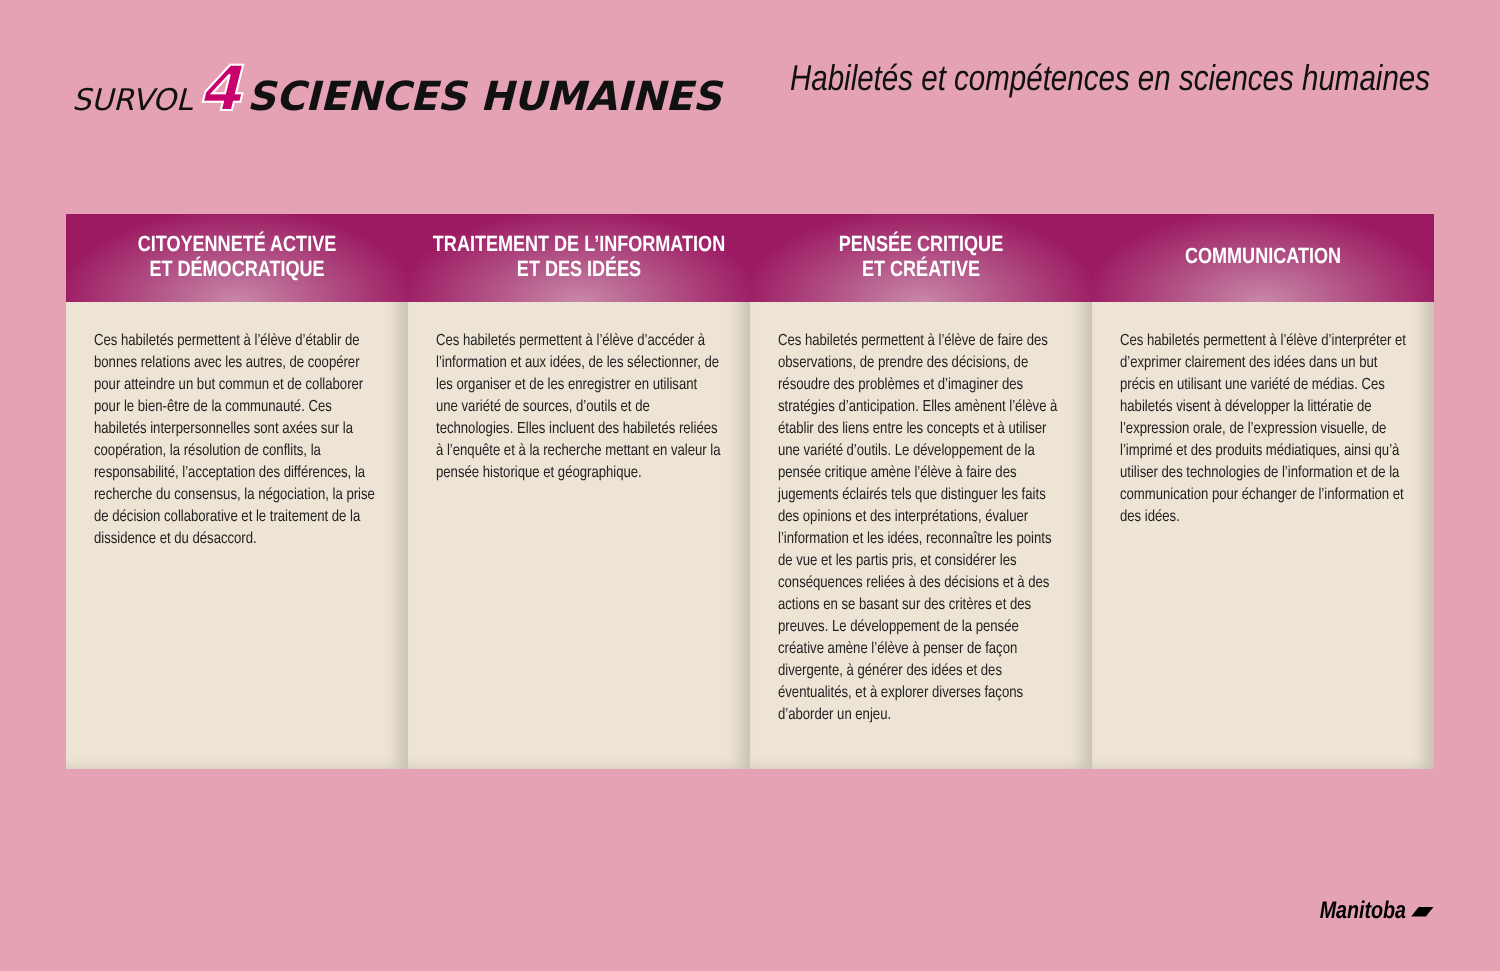SURVOL 4 SCIENCES HUMAINES
Habiletés et compétences en sciences humaines
CITOYENNETÉ ACTIVE
ET DÉMOCRATIQUE
Ces habiletés permettent à l’élève d’établir de bonnes relations avec les autres, de coopérer pour atteindre un but commun et de collaborer pour le bien-être de la communauté. Ces habiletés interpersonnelles sont axées sur la coopération, la résolution de conflits, la responsabilité, l’acceptation des différences, la recherche du consensus, la négociation, la prise de décision collaborative et le traitement de la dissidence et du désaccord.
TRAITEMENT DE L’INFORMATION
ET DES IDÉES
Ces habiletés permettent à l’élève d’accéder à l’information et aux idées, de les sélectionner, de les organiser et de les enregistrer en utilisant une variété de sources, d’outils et de technologies. Elles incluent des habiletés reliées à l’enquête et à la recherche mettant en valeur la pensée historique et géographique.
PENSÉE CRITIQUE
ET CRÉATIVE
Ces habiletés permettent à l’élève de faire des observations, de prendre des décisions, de résoudre des problèmes et d’imaginer des stratégies d’anticipation. Elles amènent l’élève à établir des liens entre les concepts et à utiliser une variété d’outils. Le développement de la pensée critique amène l’élève à faire des jugements éclairés tels que distinguer les faits des opinions et des interprétations, évaluer l’information et les idées, reconnaître les points de vue et les partis pris, et considérer les conséquences reliées à des décisions et à des actions en se basant sur des critères et des preuves. Le développement de la pensée créative amène l’élève à penser de façon divergente, à générer des idées et des éventualités, et à explorer diverses façons d’aborder un enjeu.
COMMUNICATION
Ces habiletés permettent à l’élève d’interpréter et d’exprimer clairement des idées dans un but précis en utilisant une variété de médias. Ces habiletés visent à développer la littératie de l’expression orale, de l’expression visuelle, de l’imprimé et des produits médiatiques, ainsi qu’à utiliser des technologies de l’information et de la communication pour échanger de l’information et des idées.
Manitoba ▰